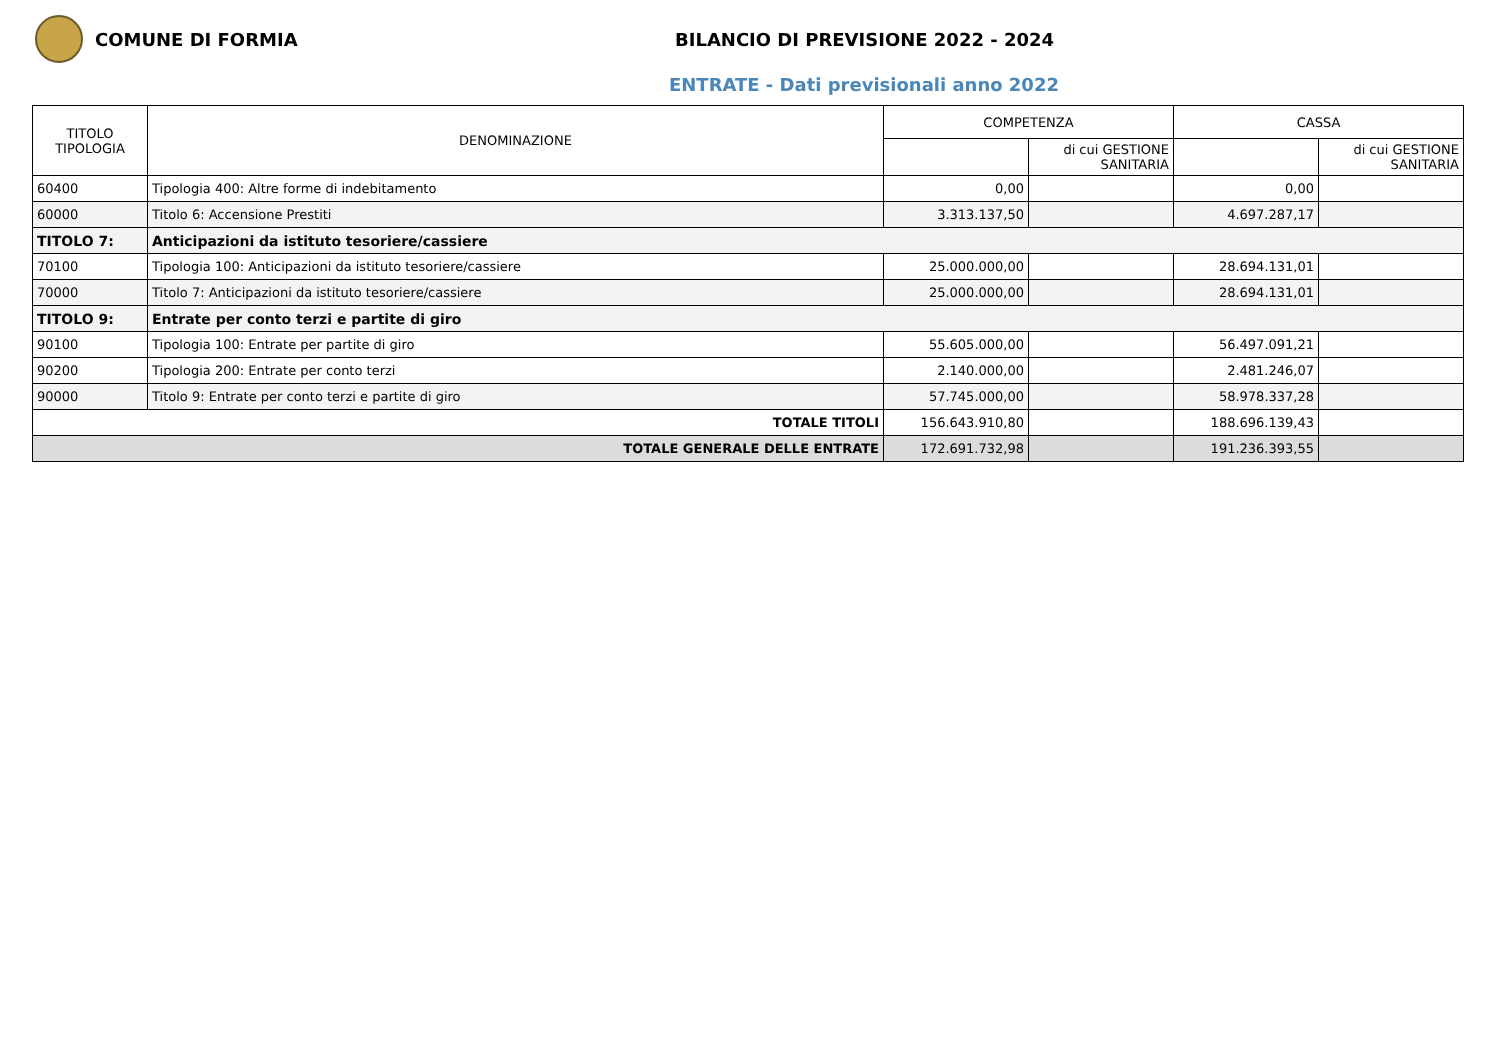COMUNE DI FORMIA
BILANCIO DI PREVISIONE 2022 - 2024
ENTRATE - Dati previsionali anno 2022
| TITOLO TIPOLOGIA | DENOMINAZIONE | COMPETENZA | | CASSA | |
| --- | --- | --- | --- | --- | --- |
| | | | di cui GESTIONE SANITARIA | | di cui GESTIONE SANITARIA |
| 60400 | Tipologia 400: Altre forme di indebitamento | 0,00 | | 0,00 | |
| 60000 | Titolo 6: Accensione Prestiti | 3.313.137,50 | | 4.697.287,17 | |
| TITOLO 7: | Anticipazioni da istituto tesoriere/cassiere | | | | |
| 70100 | Tipologia 100: Anticipazioni da istituto tesoriere/cassiere | 25.000.000,00 | | 28.694.131,01 | |
| 70000 | Titolo 7: Anticipazioni da istituto tesoriere/cassiere | 25.000.000,00 | | 28.694.131,01 | |
| TITOLO 9: | Entrate per conto terzi e partite di giro | | | | |
| 90100 | Tipologia 100: Entrate per partite di giro | 55.605.000,00 | | 56.497.091,21 | |
| 90200 | Tipologia 200: Entrate per conto terzi | 2.140.000,00 | | 2.481.246,07 | |
| 90000 | Titolo 9: Entrate per conto terzi e partite di giro | 57.745.000,00 | | 58.978.337,28 | |
| TOTALE TITOLI | | 156.643.910,80 | | 188.696.139,43 | |
| TOTALE GENERALE DELLE ENTRATE | | 172.691.732,98 | | 191.236.393,55 | |